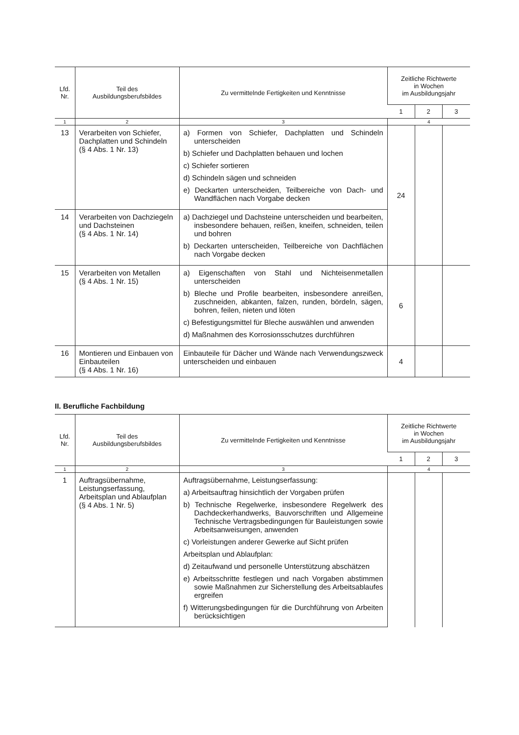| Lfd. Nr. | Teil des Ausbildungsberufsbildes | Zu vermittelnde Fertigkeiten und Kenntnisse | Zeitliche Richtwerte in Wochen im Ausbildungsjahr | | |
| --- | --- | --- | --- | --- | --- |
| | | | 1 | 2 | 3 |
| 1 | 2 | 3 | 4 | | |
| 13 | Verarbeiten von Schiefer, Dachplatten und Schindeln (§ 4 Abs. 1 Nr. 13) | a) Formen von Schiefer, Dachplatten und Schindeln unterscheiden b) Schiefer und Dachplatten behauen und lochen c) Schiefer sortieren d) Schindeln sägen und schneiden e) Deckarten unterscheiden, Teilbereiche von Dach- und Wandflächen nach Vorgabe decken | 24 | | |
| 14 | Verarbeiten von Dachziegeln und Dachsteinen (§ 4 Abs. 1 Nr. 14) | a) Dachziegel und Dachsteine unterscheiden und bearbeiten, insbesondere behauen, reißen, kneifen, schneiden, teilen und bohren b) Deckarten unterscheiden, Teilbereiche von Dachflächen nach Vorgabe decken | | | |
| 15 | Verarbeiten von Metallen (§ 4 Abs. 1 Nr. 15) | a) Eigenschaften von Stahl und Nichteisenmetallen unterscheiden b) Bleche und Profile bearbeiten, insbesondere anreißen, zuschneiden, abkanten, falzen, runden, bördeln, sägen, bohren, feilen, nieten und löten c) Befestigungsmittel für Bleche auswählen und anwenden d) Maßnahmen des Korrosionsschutzes durchführen | 6 | | |
| 16 | Montieren und Einbauen von Einbauteilen (§ 4 Abs. 1 Nr. 16) | Einbauteile für Dächer und Wände nach Verwendungszweck unterscheiden und einbauen | 4 | | |
II. Berufliche Fachbildung
| Lfd. Nr. | Teil des Ausbildungsberufsbildes | Zu vermittelnde Fertigkeiten und Kenntnisse | Zeitliche Richtwerte in Wochen im Ausbildungsjahr | | |
| --- | --- | --- | --- | --- | --- |
| | | | 1 | 2 | 3 |
| 1 | 2 | 3 | 4 | | |
| 1 | Auftragsübernahme, Leistungserfassung, Arbeitsplan und Ablaufplan (§ 4 Abs. 1 Nr. 5) | Auftragsübernahme, Leistungserfassung: a) Arbeitsauftrag hinsichtlich der Vorgaben prüfen b) Technische Regelwerke, insbesondere Regelwerk des Dachdeckerhandwerks, Bauvorschriften und Allgemeine Technische Vertragsbedingungen für Bauleistungen sowie Arbeitsanweisungen, anwenden c) Vorleistungen anderer Gewerke auf Sicht prüfen Arbeitsplan und Ablaufplan: d) Zeitaufwand und personelle Unterstützung abschätzen e) Arbeitsschritte festlegen und nach Vorgaben abstimmen sowie Maßnahmen zur Sicherstellung des Arbeitsablaufes ergreifen f) Witterungsbedingungen für die Durchführung von Arbeiten berücksichtigen | | | |